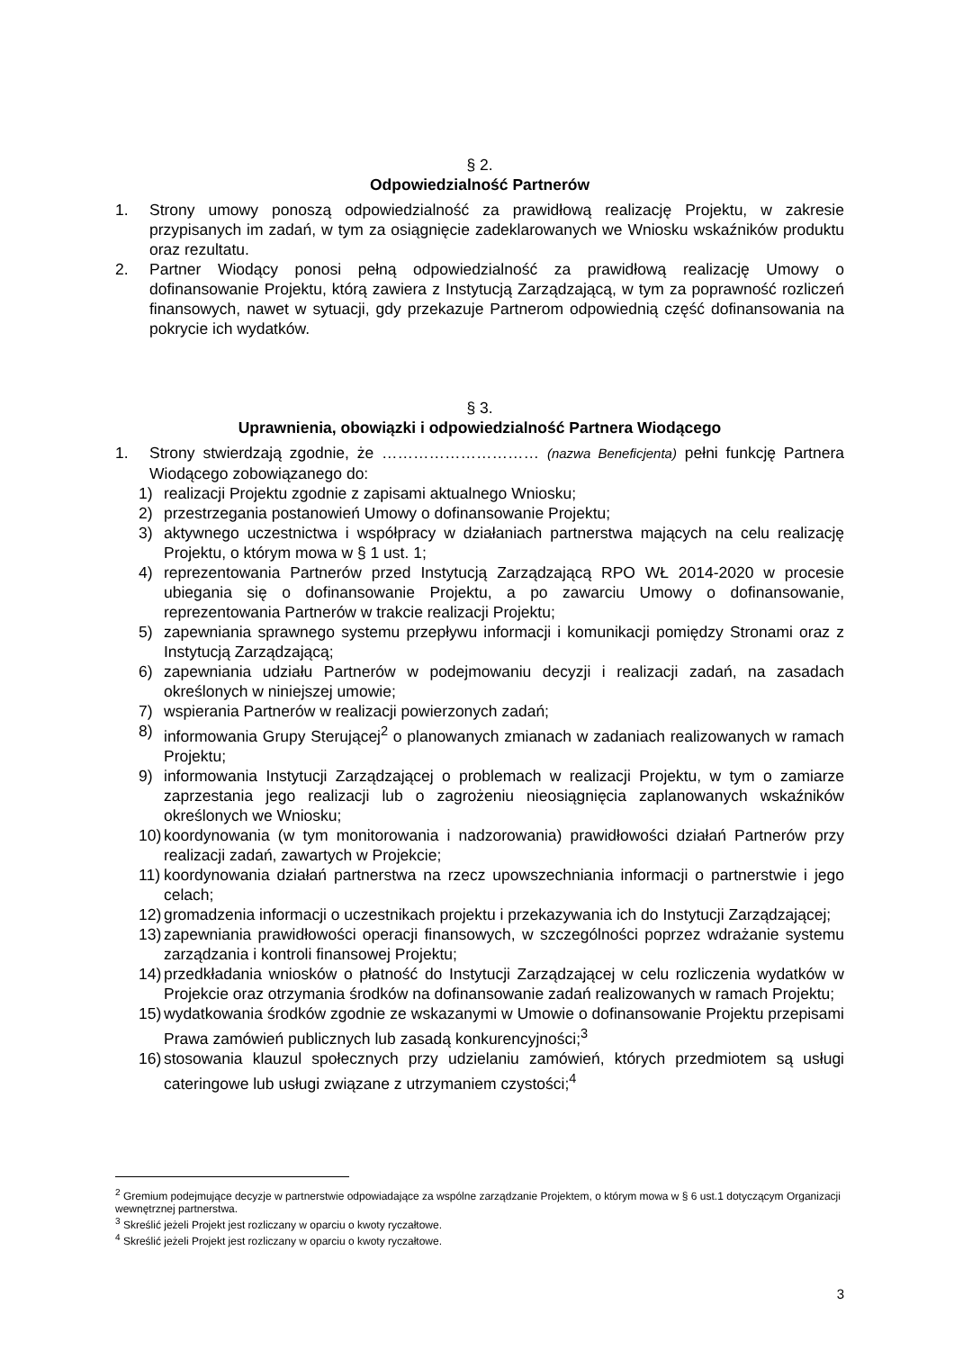§ 2.
Odpowiedzialność Partnerów
1. Strony umowy ponoszą odpowiedzialność za prawidłową realizację Projektu, w zakresie przypisanych im zadań, w tym za osiągnięcie zadeklarowanych we Wniosku wskaźników produktu oraz rezultatu.
2. Partner Wiodący ponosi pełną odpowiedzialność za prawidłową realizację Umowy o dofinansowanie Projektu, którą zawiera z Instytucją Zarządzającą, w tym za poprawność rozliczeń finansowych, nawet w sytuacji, gdy przekazuje Partnerom odpowiednią część dofinansowania na pokrycie ich wydatków.
§ 3.
Uprawnienia, obowiązki i odpowiedzialność Partnera Wiodącego
1. Strony stwierdzają zgodnie, że ………………………… (nazwa Beneficjenta) pełni funkcję Partnera Wiodącego zobowiązanego do:
1) realizacji Projektu zgodnie z zapisami aktualnego Wniosku;
2) przestrzegania postanowień Umowy o dofinansowanie Projektu;
3) aktywnego uczestnictwa i współpracy w działaniach partnerstwa mających na celu realizację Projektu, o którym mowa w § 1 ust. 1;
4) reprezentowania Partnerów przed Instytucją Zarządzającą RPO WŁ 2014-2020 w procesie ubiegania się o dofinansowanie Projektu, a po zawarciu Umowy o dofinansowanie, reprezentowania Partnerów w trakcie realizacji Projektu;
5) zapewniania sprawnego systemu przepływu informacji i komunikacji pomiędzy Stronami oraz z Instytucją Zarządzającą;
6) zapewniania udziału Partnerów w podejmowaniu decyzji i realizacji zadań, na zasadach określonych w niniejszej umowie;
7) wspierania Partnerów w realizacji powierzonych zadań;
8) informowania Grupy Sterującej<sup>2</sup> o planowanych zmianach w zadaniach realizowanych w ramach Projektu;
9) informowania Instytucji Zarządzającej o problemach w realizacji Projektu, w tym o zamiarze zaprzestania jego realizacji lub o zagrożeniu nieosiągnięcia zaplanowanych wskaźników określonych we Wniosku;
10) koordynowania (w tym monitorowania i nadzorowania) prawidłowości działań Partnerów przy realizacji zadań, zawartych w Projekcie;
11) koordynowania działań partnerstwa na rzecz upowszechniania informacji o partnerstwie i jego celach;
12) gromadzenia informacji o uczestnikach projektu i przekazywania ich do Instytucji Zarządzającej;
13) zapewniania prawidłowości operacji finansowych, w szczególności poprzez wdrażanie systemu zarządzania i kontroli finansowej Projektu;
14) przedkładania wniosków o płatność do Instytucji Zarządzającej w celu rozliczenia wydatków w Projekcie oraz otrzymania środków na dofinansowanie zadań realizowanych w ramach Projektu;
15) wydatkowania środków zgodnie ze wskazanymi w Umowie o dofinansowanie Projektu przepisami Prawa zamówień publicznych lub zasadą konkurencyjności;<sup>3</sup>
16) stosowania klauzul społecznych przy udzielaniu zamówień, których przedmiotem są usługi cateringowe lub usługi związane z utrzymaniem czystości;<sup>4</sup>
<sup>2</sup> Gremium podejmujące decyzje w partnerstwie odpowiadające za wspólne zarządzanie Projektem, o którym mowa w § 6 ust.1 dotyczącym Organizacji wewnętrznej partnerstwa.
<sup>3</sup> Skreślić jeżeli Projekt jest rozliczany w oparciu o kwoty ryczałtowe.
<sup>4</sup> Skreślić jeżeli Projekt jest rozliczany w oparciu o kwoty ryczałtowe.
3